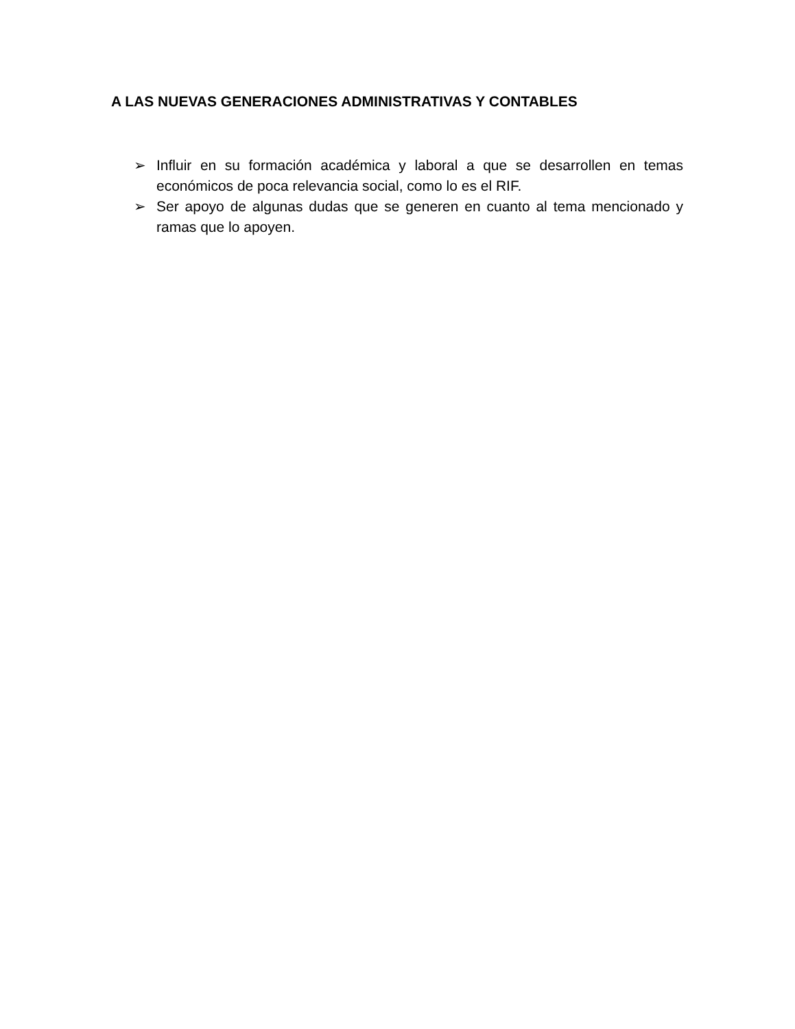A LAS NUEVAS GENERACIONES ADMINISTRATIVAS Y CONTABLES
➢ Influir en su formación académica y laboral a que se desarrollen en temas económicos de poca relevancia social, como lo es el RIF.
➢ Ser apoyo de algunas dudas que se generen en cuanto al tema mencionado y ramas que lo apoyen.